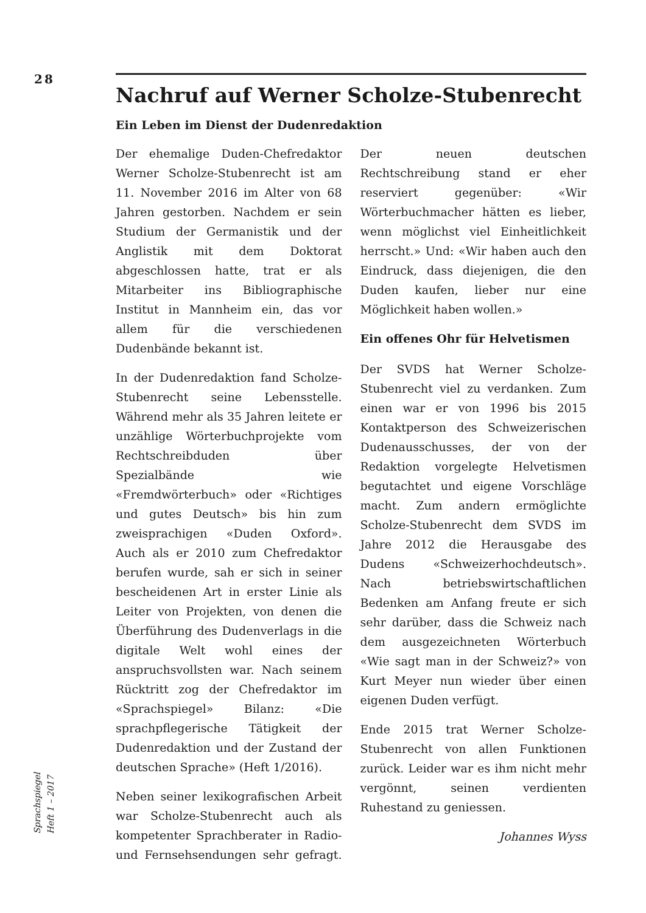28
Nachruf auf Werner Scholze-Stubenrecht
Ein Leben im Dienst der Dudenredaktion
Der ehemalige Duden-Chefredaktor Werner Scholze-Stubenrecht ist am 11. November 2016 im Alter von 68 Jahren gestorben. Nachdem er sein Studium der Germanistik und der Anglistik mit dem Doktorat abgeschlossen hatte, trat er als Mitarbeiter ins Bibliographische Institut in Mannheim ein, das vor allem für die verschiedenen Dudenbände bekannt ist.
In der Dudenredaktion fand Scholze-Stubenrecht seine Lebensstelle. Während mehr als 35 Jahren leitete er unzählige Wörterbuchprojekte vom Rechtschreibduden über Spezialbände wie «Fremdwörterbuch» oder «Richtiges und gutes Deutsch» bis hin zum zweisprachigen «Duden Oxford». Auch als er 2010 zum Chefredaktor berufen wurde, sah er sich in seiner bescheidenen Art in erster Linie als Leiter von Projekten, von denen die Überführung des Dudenverlags in die digitale Welt wohl eines der anspruchsvollsten war. Nach seinem Rücktritt zog der Chefredaktor im «Sprachspiegel» Bilanz: «Die sprachpflegerische Tätigkeit der Dudenredaktion und der Zustand der deutschen Sprache» (Heft 1/2016).
Neben seiner lexikografischen Arbeit war Scholze-Stubenrecht auch als kompetenter Sprachberater in Radio- und Fernsehsendungen sehr gefragt. Der neuen deutschen Rechtschreibung stand er eher reserviert gegenüber: «Wir Wörterbuchmacher hätten es lieber, wenn möglichst viel Einheitlichkeit herrscht.» Und: «Wir haben auch den Eindruck, dass diejenigen, die den Duden kaufen, lieber nur eine Möglichkeit haben wollen.»
Ein offenes Ohr für Helvetismen
Der SVDS hat Werner Scholze-Stubenrecht viel zu verdanken. Zum einen war er von 1996 bis 2015 Kontaktperson des Schweizerischen Dudenausschusses, der von der Redaktion vorgelegte Helvetismen begutachtet und eigene Vorschläge macht. Zum andern ermöglichte Scholze-Stubenrecht dem SVDS im Jahre 2012 die Herausgabe des Dudens «Schweizerhochdeutsch». Nach betriebswirtschaftlichen Bedenken am Anfang freute er sich sehr darüber, dass die Schweiz nach dem ausgezeichneten Wörterbuch «Wie sagt man in der Schweiz?» von Kurt Meyer nun wieder über einen eigenen Duden verfügt.
Ende 2015 trat Werner Scholze-Stubenrecht von allen Funktionen zurück. Leider war es ihm nicht mehr vergönnt, seinen verdienten Ruhestand zu geniessen.
Johannes Wyss
Sprachspiegel
Heft 1 – 2017